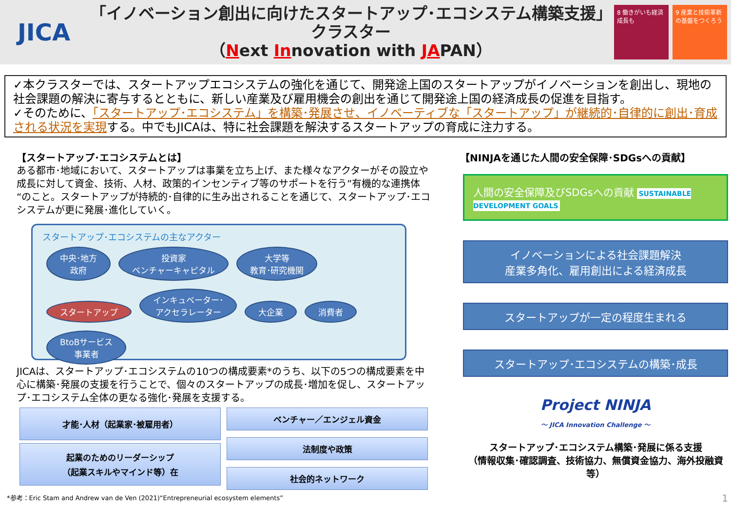JICA
「イノベーション創出に向けたスタートアップ･エコシステム構築支援」
クラスター
（Next Innovation with JAPAN）
8 働きがいも経済成長も
9 産業と技術革新の基盤をつくろう
✓本クラスターでは、スタートアップエコシステムの強化を通じて、開発途上国のスタートアップがイノベーションを創出し、現地の社会課題の解決に寄与するとともに、新しい産業及び雇用機会の創出を通じて開発途上国の経済成長の促進を目指す。
✓そのために、「スタートアップ･エコシステム」を構築･発展させ、イノベーティブな「スタートアップ」が継続的･自律的に創出･育成される状況を実現する。中でもJICAは、特に社会課題を解決するスタートアップの育成に注力する。
【スタートアップ･エコシステムとは】
ある都市･地域において、スタートアップは事業を立ち上げ、また様々なアクターがその設立や成長に対して資金、技術、人材、政策的インセンティブ等のサポートを行う”有機的な連携体“のこと。スタートアップが持続的･自律的に生み出されることを通じて、スタートアップ･エコシステムが更に発展･進化していく。
スタートアップ･エコシステムの主なアクター
中央･地方
政府 投資家
ベンチャーキャピタル 大学等
教育･研究機関 スタートアップ インキュベーター･
アクセラレーター 大企業 消費者 BtoBサービス
事業者
JICAは、スタートアップ･エコシステムの10つの構成要素*のうち、以下の5つの構成要素を中心に構築･発展の支援を行うことで、個々のスタートアップの成長･増加を促し、スタートアップ･エコシステム全体の更なる強化･発展を支援する。
才能･人材（起業家･被雇用者）
起業のためのリーダーシップ
（起業スキルやマインド等）在
ベンチャー／エンジェル資金
法制度や政策
社会的ネットワーク
*参考：Eric Stam and Andrew van de Ven (2021)“Entrepreneurial ecosystem elements”
【NINJAを通じた人間の安全保障･SDGsへの貢献】
人間の安全保障及びSDGsへの貢献 SUSTAINABLE DEVELOPMENT GOALS
イノベーションによる社会課題解決
産業多角化、雇用創出による経済成長
スタートアップが一定の程度生まれる
スタートアップ･エコシステムの構築･成長
Project NINJA
～ JICA Innovation Challenge ～
スタートアップ･エコシステム構築･発展に係る支援
（情報収集･確認調査、技術協力、無償資金協力、海外投融資等）
1